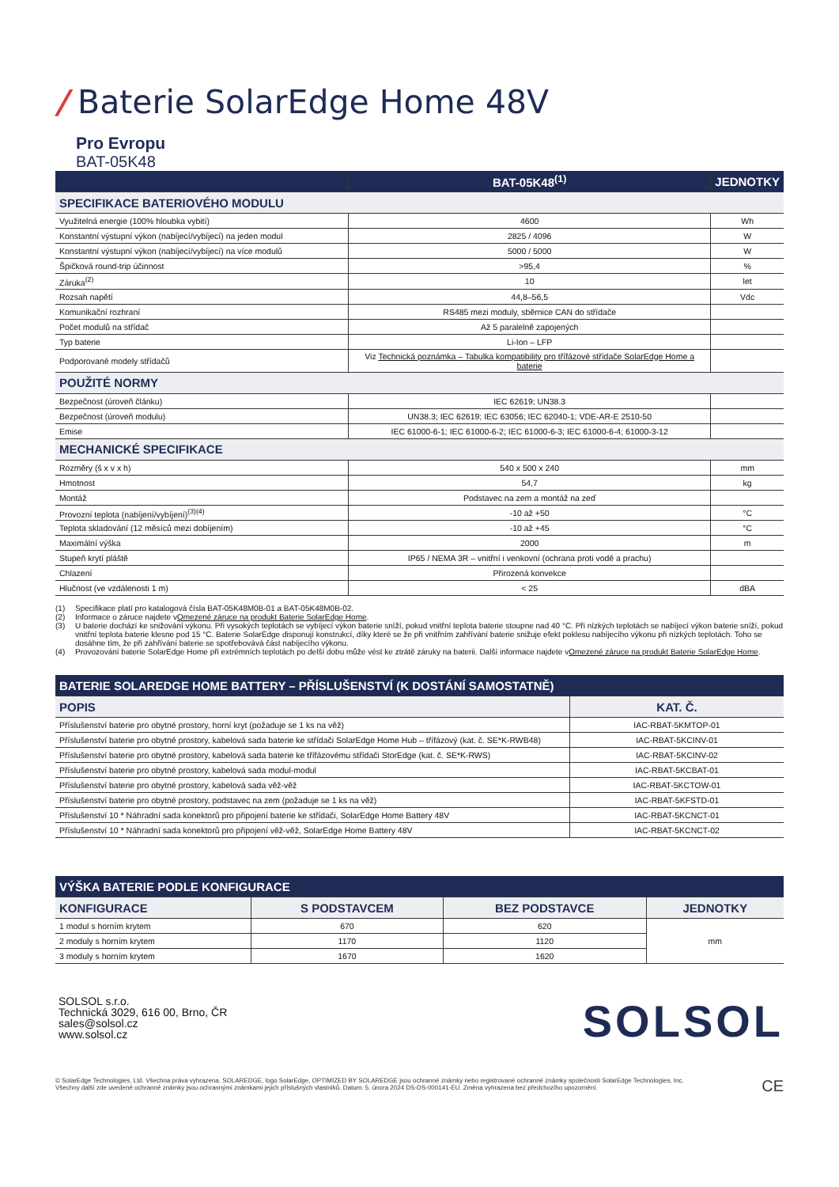/ Baterie SolarEdge Home 48V
Pro Evropu
BAT-05K48
| | BAT-05K48<sup>(1)</sup> | JEDNOTKY |
| --- | --- | --- |
| SPECIFIKACE BATERIOVÉHO MODULU | | |
| Využitelná energie (100% hloubka vybití) | 4600 | Wh |
| Konstantní výstupní výkon (nabíjecí/vybíjecí) na jeden modul | 2825 / 4096 | W |
| Konstantní výstupní výkon (nabíjecí/vybíjecí) na více modulů | 5000 / 5000 | W |
| Špičková round-trip účinnost | >95,4 | % |
| Záruka<sup>(2)</sup> | 10 | let |
| Rozsah napětí | 44,8–56,5 | Vdc |
| Komunikační rozhraní | RS485 mezi moduly, sběrnice CAN do střídače | |
| Počet modulů na střídač | Až 5 paralelně zapojených | |
| Typ baterie | Li-Ion – LFP | |
| Podporované modely střídačů | Viz Technická poznámka – Tabulka kompatibility pro třífázové střídače SolarEdge Home a baterie | |
| POUŽITÉ NORMY | | |
| Bezpečnost (úroveň článku) | IEC 62619; UN38.3 | |
| Bezpečnost (úroveň modulu) | UN38.3; IEC 62619; IEC 63056; IEC 62040-1; VDE-AR-E 2510-50 | |
| Emise | IEC 61000-6-1; IEC 61000-6-2; IEC 61000-6-3; IEC 61000-6-4; 61000-3-12 | |
| MECHANICKÉ SPECIFIKACE | | |
| Rozměry (š x v x h) | 540 x 500 x 240 | mm |
| Hmotnost | 54,7 | kg |
| Montáž | Podstavec na zem a montáž na zeď | |
| Provozní teplota (nabíjení/vybíjení)<sup>(3)(4)</sup> | -10 až +50 | °C |
| Teplota skladování (12 měsíců mezi dobíjením) | -10 až +45 | °C |
| Maximální výška | 2000 | m |
| Stupeň krytí pláště | IP65 / NEMA 3R – vnitřní i venkovní (ochrana proti vodě a prachu) | |
| Chlazení | Přirozená konvekce | |
| Hlučnost (ve vzdálenosti 1 m) | < 25 | dBA |
(1) Specifikace platí pro katalogová čísla BAT-05K48M0B-01 a BAT-05K48M0B-02.
(2) Informace o záruce najdete v Omezené záruce na produkt Baterie SolarEdge Home.
(3) U baterie dochází ke snižování výkonu. Při vysokých teplotách se vybíjecí výkon baterie sníží, pokud vnitřní teplota baterie stoupne nad 40 °C. Při nízkých teplotách se nabíjecí výkon baterie sníží, pokud vnitřní teplota baterie klesne pod 15 °C. Baterie SolarEdge disponují konstrukcí, díky které se že při vnitřním zahřívání baterie snižuje efekt poklesu nabíjecího výkonu při nízkých teplotách. Toho se dosáhne tím, že při zahřívání baterie se spotřebovává část nabíjecího výkonu.
(4) Provozování baterie SolarEdge Home při extrémních teplotách po delší dobu může vést ke ztrátě záruky na baterii. Další informace najdete v Omezené záruce na produkt Baterie SolarEdge Home.
| BATERIE SOLAREDGE HOME BATTERY – PŘÍSLUŠENSTVÍ (K DOSTÁNÍ SAMOSTATNĚ) | |
| --- | --- |
| POPIS | KAT. Č. |
| Příslušenství baterie pro obytné prostory, horní kryt (požaduje se 1 ks na věž) | IAC-RBAT-5KMTOP-01 |
| Příslušenství baterie pro obytné prostory, kabelová sada baterie ke střídači SolarEdge Home Hub – třífázový (kat. č. SE*K-RWB48) | IAC-RBAT-5KCINV-01 |
| Příslušenství baterie pro obytné prostory, kabelová sada baterie ke třífázovému střídači StorEdge (kat. č. SE*K-RWS) | IAC-RBAT-5KCINV-02 |
| Příslušenství baterie pro obytné prostory, kabelová sada modul-modul | IAC-RBAT-5KCBAT-01 |
| Příslušenství baterie pro obytné prostory, kabelová sada věž-věž | IAC-RBAT-5KCTOW-01 |
| Příslušenství baterie pro obytné prostory, podstavec na zem (požaduje se 1 ks na věž) | IAC-RBAT-5KFSTD-01 |
| Příslušenství 10 * Náhradní sada konektorů pro připojení baterie ke střídači, SolarEdge Home Battery 48V | IAC-RBAT-5KCNCT-01 |
| Příslušenství 10 * Náhradní sada konektorů pro připojení věž-věž, SolarEdge Home Battery 48V | IAC-RBAT-5KCNCT-02 |
| VÝŠKA BATERIE PODLE KONFIGURACE | | | |
| --- | --- | --- | --- |
| KONFIGURACE | S PODSTAVCEM | BEZ PODSTAVCE | JEDNOTKY |
| 1 modul s horním krytem | 670 | 620 | mm |
| 2 moduly s horním krytem | 1170 | 1120 | |
| 3 moduly s horním krytem | 1670 | 1620 | |
SOLSOL s.r.o.
Technická 3029, 616 00, Brno, ČR
sales@solsol.cz
www.solsol.cz
SOLSOL
© SolarEdge Technologies, Ltd. Všechna práva vyhrazena. SOLAREDGE, logo SolarEdge, OPTIMIZED BY SOLAREDGE jsou ochranné známky nebo registrované ochranné známky společnosti SolarEdge Technologies, Inc. Všechny další zde uvedené ochranné známky jsou ochrannými známkami jejich příslušných vlastníků. Datum: 5. února 2024 DS-DS-000141-EU. Změna vyhrazena bez předchozího upozornění.
CE